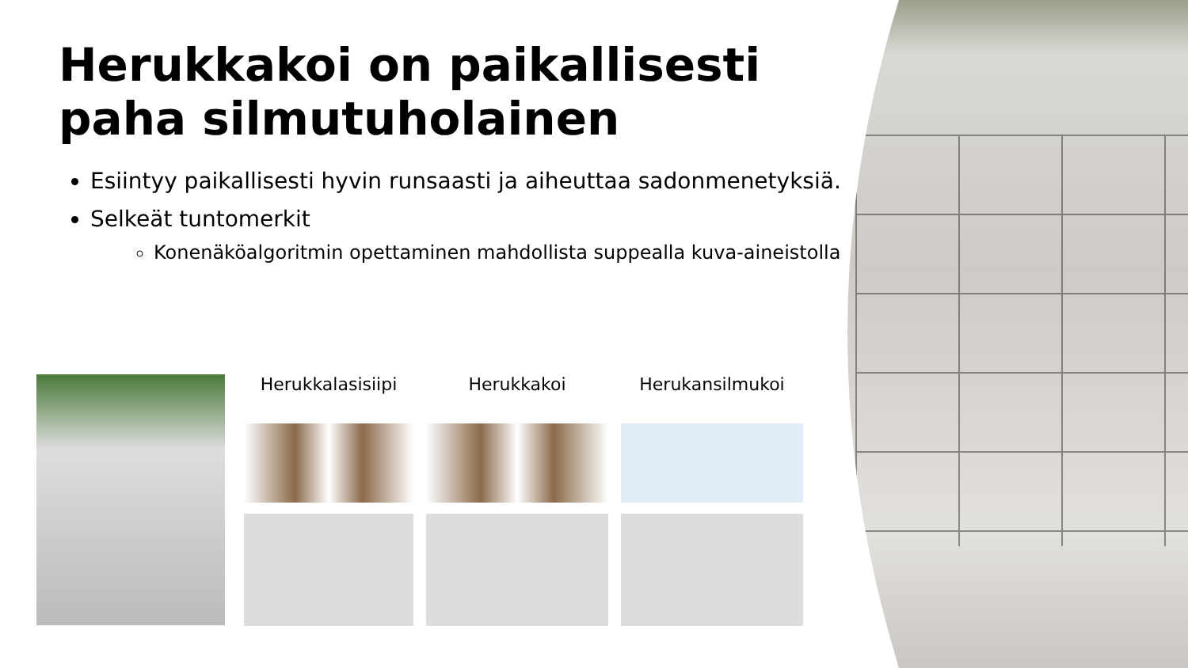Herukkakoi on paikallisesti paha silmutuholainen
Esiintyy paikallisesti hyvin runsaasti ja aiheuttaa sadonmenetyksiä.
Selkeät tuntomerkit
Konenäköalgoritmin opettaminen mahdollista suppealla kuva-aineistolla
Herukkalasisiipi
Herukkakoi
Herukansilmukoi